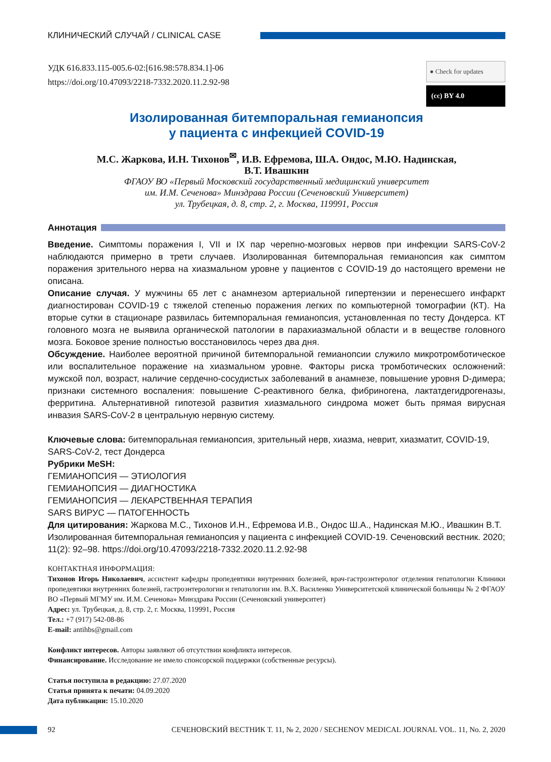КЛИНИЧЕСКИЙ СЛУЧАЙ / CLINICAL CASE
УДК 616.833.115-005.6-02:[616.98:578.834.1]-06
https://doi.org/10.47093/2218-7332.2020.11.2.92-98
● Check for updates
(cc) BY 4.0
Изолированная битемпоральная гемианопсия
у пациента с инфекцией COVID-19
М.С. Жаркова, И.Н. Тихонов<sup>✉</sup>, И.В. Ефремова, Ш.А. Ондос, М.Ю. Надинская,
В.Т. Ивашкин
ФГАОУ ВО «Первый Московский государственный медицинский университет
им. И.М. Сеченова» Минздрава России (Сеченовский Университет)
ул. Трубецкая, д. 8, стр. 2, г. Москва, 119991, Россия
Аннотация
Введение. Симптомы поражения I, VII и IX пар черепно-мозговых нервов при инфекции SARS-CoV-2 наблюдаются примерно в трети случаев. Изолированная битемпоральная гемианопсия как симптом поражения зрительного нерва на хиазмальном уровне у пациентов с COVID-19 до настоящего времени не описана.
Описание случая. У мужчины 65 лет с анамнезом артериальной гипертензии и перенесшего инфаркт диагностирован COVID-19 с тяжелой степенью поражения легких по компьютерной томографии (КТ). На вторые сутки в стационаре развилась битемпоральная гемианопсия, установленная по тесту Дондерса. КТ головного мозга не выявила органической патологии в парахиазмальной области и в веществе головного мозга. Боковое зрение полностью восстановилось через два дня.
Обсуждение. Наиболее вероятной причиной битемпоральной гемианопсии служило микротромботическое или воспалительное поражение на хиазмальном уровне. Факторы риска тромботических осложнений: мужской пол, возраст, наличие сердечно-сосудистых заболеваний в анамнезе, повышение уровня D-димера; признаки системного воспаления: повышение С-реактивного белка, фибриногена, лактатдегидрогеназы, ферритина. Альтернативной гипотезой развития хиазмального синдрома может быть прямая вирусная инвазия SARS-CoV-2 в центральную нервную систему.
Ключевые слова: битемпоральная гемианопсия, зрительный нерв, хиазма, неврит, хиазматит, COVID-19, SARS-CoV-2, тест Дондерса
Рубрики MeSH:
ГЕМИАНОПСИЯ — ЭТИОЛОГИЯ
ГЕМИАНОПСИЯ — ДИАГНОСТИКА
ГЕМИАНОПСИЯ — ЛЕКАРСТВЕННАЯ ТЕРАПИЯ
SARS ВИРУС — ПАТОГЕННОСТЬ
Для цитирования: Жаркова М.С., Тихонов И.Н., Ефремова И.В., Ондос Ш.А., Надинская М.Ю., Ивашкин В.Т. Изолированная битемпоральная гемианопсия у пациента с инфекцией COVID-19. Сеченовский вестник. 2020; 11(2): 92–98. https://doi.org/10.47093/2218-7332.2020.11.2.92-98
КОНТАКТНАЯ ИНФОРМАЦИЯ:
Тихонов Игорь Николаевич, ассистент кафедры пропедевтики внутренних болезней, врач-гастроэнтеролог отделения гепатологии Клиники пропедевтики внутренних болезней, гастроэнтерологии и гепатологии им. В.Х. Василенко Университетской клинической больницы № 2 ФГАОУ ВО «Первый МГМУ им. И.М. Сеченова» Минздрава России (Сеченовский университет)
Адрес: ул. Трубецкая, д. 8, стр. 2, г. Москва, 119991, Россия
Тел.: +7 (917) 542-08-86
E-mail: antihbs@gmail.com
Конфликт интересов. Авторы заявляют об отсутствии конфликта интересов.
Финансирование. Исследование не имело спонсорской поддержки (собственные ресурсы).
Статья поступила в редакцию: 27.07.2020
Статья принята к печати: 04.09.2020
Дата публикации: 15.10.2020
92 СЕЧЕНОВСКИЙ ВЕСТНИК Т. 11, № 2, 2020 / SECHENOV MEDICAL JOURNAL VOL. 11, No. 2, 2020